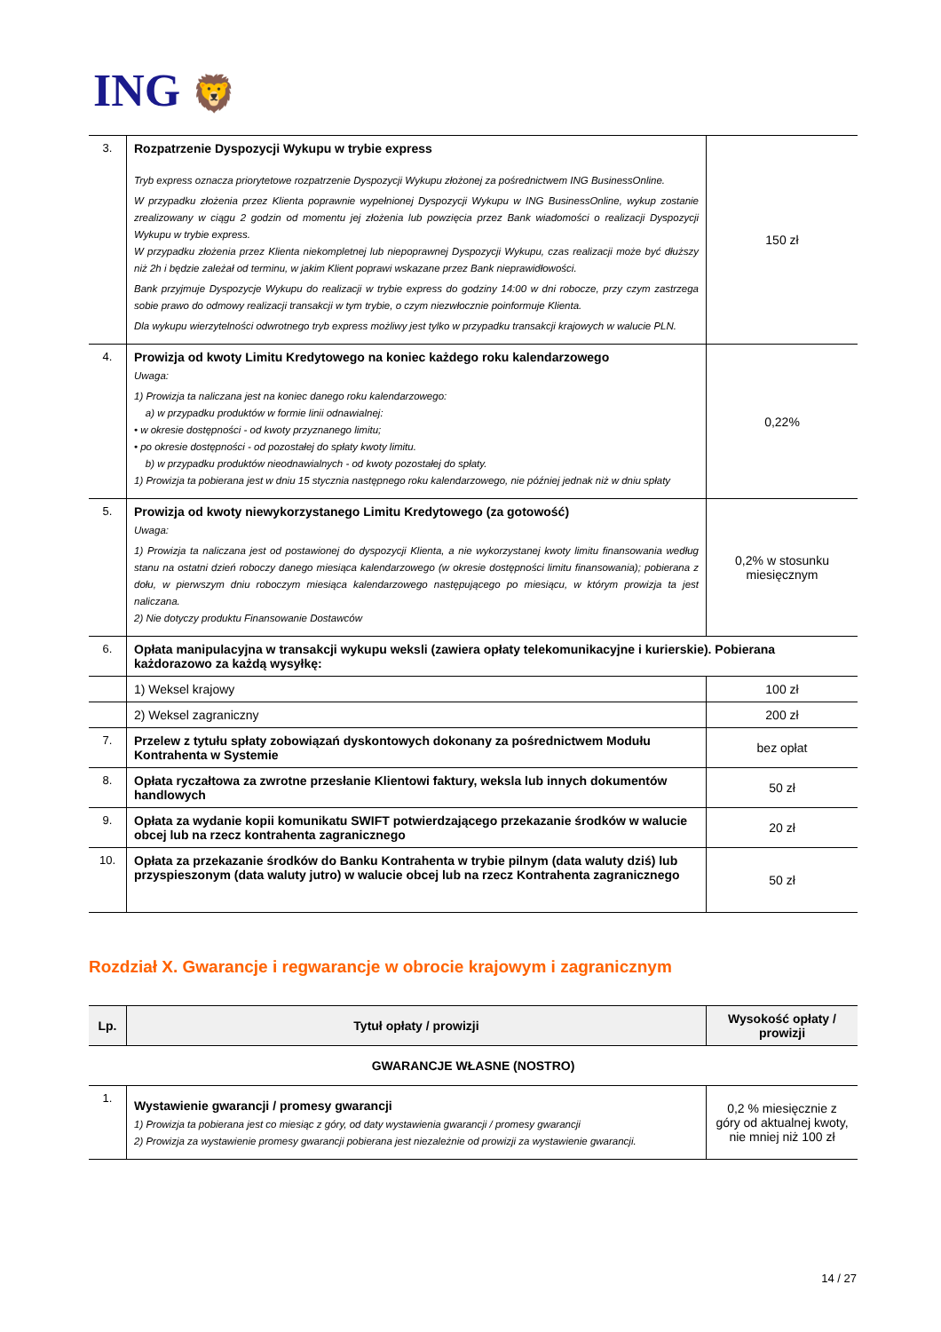ING 🦁
| 3. | Rozpatrzenie Dyspozycji Wykupu w trybie express Tryb express oznacza priorytetowe rozpatrzenie Dyspozycji Wykupu złożonej za pośrednictwem ING BusinessOnline. W przypadku złożenia przez Klienta poprawnie wypełnionej Dyspozycji Wykupu w ING BusinessOnline, wykup zostanie zrealizowany w ciągu 2 godzin od momentu jej złożenia lub powzięcia przez Bank wiadomości o realizacji Dyspozycji Wykupu w trybie express. W przypadku złożenia przez Klienta niekompletnej lub niepoprawnej Dyspozycji Wykupu, czas realizacji może być dłuższy niż 2h i będzie zależał od terminu, w jakim Klient poprawi wskazane przez Bank nieprawidłowości. Bank przyjmuje Dyspozycje Wykupu do realizacji w trybie express do godziny 14:00 w dni robocze, przy czym zastrzega sobie prawo do odmowy realizacji transakcji w tym trybie, o czym niezwłocznie poinformuje Klienta. Dla wykupu wierzytelności odwrotnego tryb express możliwy jest tylko w przypadku transakcji krajowych w walucie PLN. | 150 zł |
| 4. | Prowizja od kwoty Limitu Kredytowego na koniec każdego roku kalendarzowego Uwaga: 1) Prowizja ta naliczana jest na koniec danego roku kalendarzowego: a) w przypadku produktów w formie linii odnawialnej: • w okresie dostępności - od kwoty przyznanego limitu; • po okresie dostępności - od pozostałej do spłaty kwoty limitu. b) w przypadku produktów nieodnawialnych - od kwoty pozostałej do spłaty. 1) Prowizja ta pobierana jest w dniu 15 stycznia następnego roku kalendarzowego, nie później jednak niż w dniu spłaty | 0,22% |
| 5. | Prowizja od kwoty niewykorzystanego Limitu Kredytowego (za gotowość) Uwaga: 1) Prowizja ta naliczana jest od postawionej do dyspozycji Klienta, a nie wykorzystanej kwoty limitu finansowania według stanu na ostatni dzień roboczy danego miesiąca kalendarzowego (w okresie dostępności limitu finansowania); pobierana z dołu, w pierwszym dniu roboczym miesiąca kalendarzowego następującego po miesiącu, w którym prowizja ta jest naliczana. 2) Nie dotyczy produktu Finansowanie Dostawców | 0,2% w stosunku miesięcznym |
| 6. | Opłata manipulacyjna w transakcji wykupu weksli (zawiera opłaty telekomunikacyjne i kurierskie). Pobierana każdorazowo za każdą wysyłkę: | |
| | 1) Weksel krajowy | 100 zł |
| | 2) Weksel zagraniczny | 200 zł |
| 7. | Przelew z tytułu spłaty zobowiązań dyskontowych dokonany za pośrednictwem Modułu Kontrahenta w Systemie | bez opłat |
| 8. | Opłata ryczałtowa za zwrotne przesłanie Klientowi faktury, weksla lub innych dokumentów handlowych | 50 zł |
| 9. | Opłata za wydanie kopii komunikatu SWIFT potwierdzającego przekazanie środków w walucie obcej lub na rzecz kontrahenta zagranicznego | 20 zł |
| 10. | Opłata za przekazanie środków do Banku Kontrahenta w trybie pilnym (data waluty dziś) lub przyspieszonym (data waluty jutro) w walucie obcej lub na rzecz Kontrahenta zagranicznego | 50 zł |
Rozdział X. Gwarancje i regwarancje w obrocie krajowym i zagranicznym
| Lp. | Tytuł opłaty / prowizji | Wysokość opłaty / prowizji |
| --- | --- | --- |
| GWARANCJE WŁASNE (NOSTRO) | | |
| 1. | Wystawienie gwarancji / promesy gwarancji 1) Prowizja ta pobierana jest co miesiąc z góry, od daty wystawienia gwarancji / promesy gwarancji 2) Prowizja za wystawienie promesy gwarancji pobierana jest niezależnie od prowizji za wystawienie gwarancji. | 0,2 % miesięcznie z góry od aktualnej kwoty, nie mniej niż 100 zł |
14 / 27